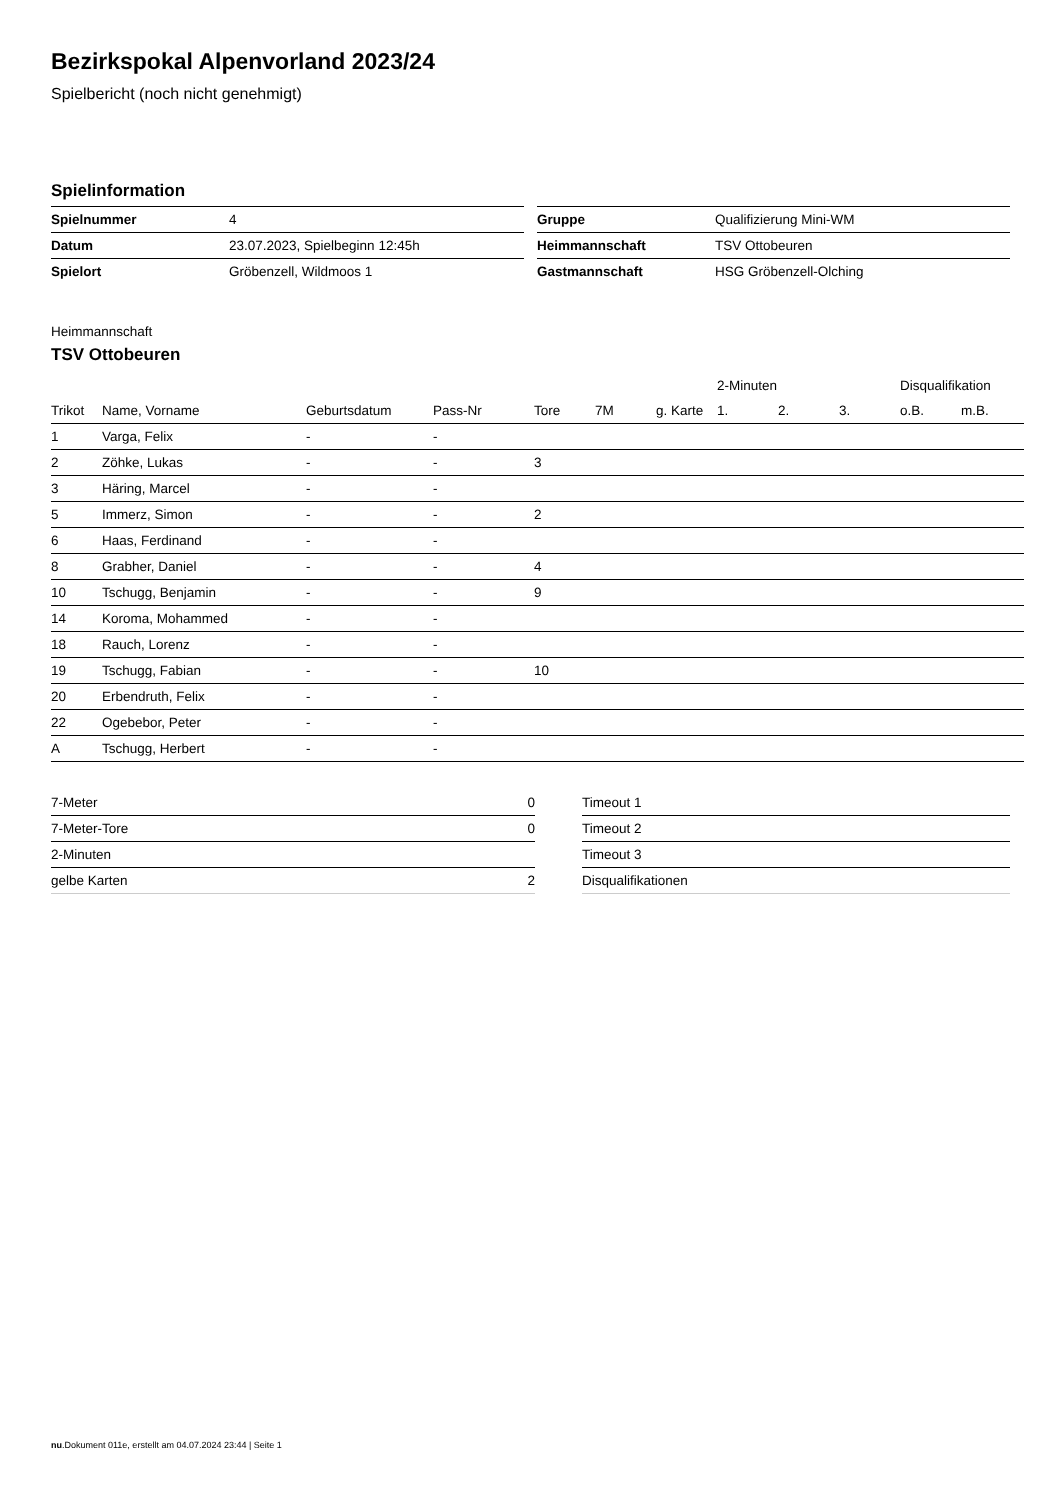Bezirkspokal Alpenvorland 2023/24
Spielbericht (noch nicht genehmigt)
Spielinformation
| Spielnummer | 4 |
| Datum | 23.07.2023, Spielbeginn 12:45h |
| Spielort | Gröbenzell, Wildmoos 1 |
| Gruppe | Qualifizierung Mini-WM |
| Heimmannschaft | TSV Ottobeuren |
| Gastmannschaft | HSG Gröbenzell-Olching |
Heimmannschaft
TSV Ottobeuren
| | | | | | | | 2-Minuten | | | Disqualifikation | |
| --- | --- | --- | --- | --- | --- | --- | --- | --- | --- | --- | --- |
| Trikot | Name, Vorname | Geburtsdatum | Pass-Nr | Tore | 7M | g. Karte | 1. | 2. | 3. | o.B. | m.B. |
| 1 | Varga, Felix | - | - | | | | | | | | |
| 2 | Zöhke, Lukas | - | - | 3 | | | | | | | |
| 3 | Häring, Marcel | - | - | | | | | | | | |
| 5 | Immerz, Simon | - | - | 2 | | | | | | | |
| 6 | Haas, Ferdinand | - | - | | | | | | | | |
| 8 | Grabher, Daniel | - | - | 4 | | | | | | | |
| 10 | Tschugg, Benjamin | - | - | 9 | | | | | | | |
| 14 | Koroma, Mohammed | - | - | | | | | | | | |
| 18 | Rauch, Lorenz | - | - | | | | | | | | |
| 19 | Tschugg, Fabian | - | - | 10 | | | | | | | |
| 20 | Erbendruth, Felix | - | - | | | | | | | | |
| 22 | Ogebebor, Peter | - | - | | | | | | | | |
| A | Tschugg, Herbert | - | - | | | | | | | | |
| 7-Meter | 0 |
| 7-Meter-Tore | 0 |
| 2-Minuten | |
| gelbe Karten | 2 |
| Timeout 1 |
| Timeout 2 |
| Timeout 3 |
| Disqualifikationen |
nu.Dokument 011e, erstellt am 04.07.2024 23:44 | Seite 1